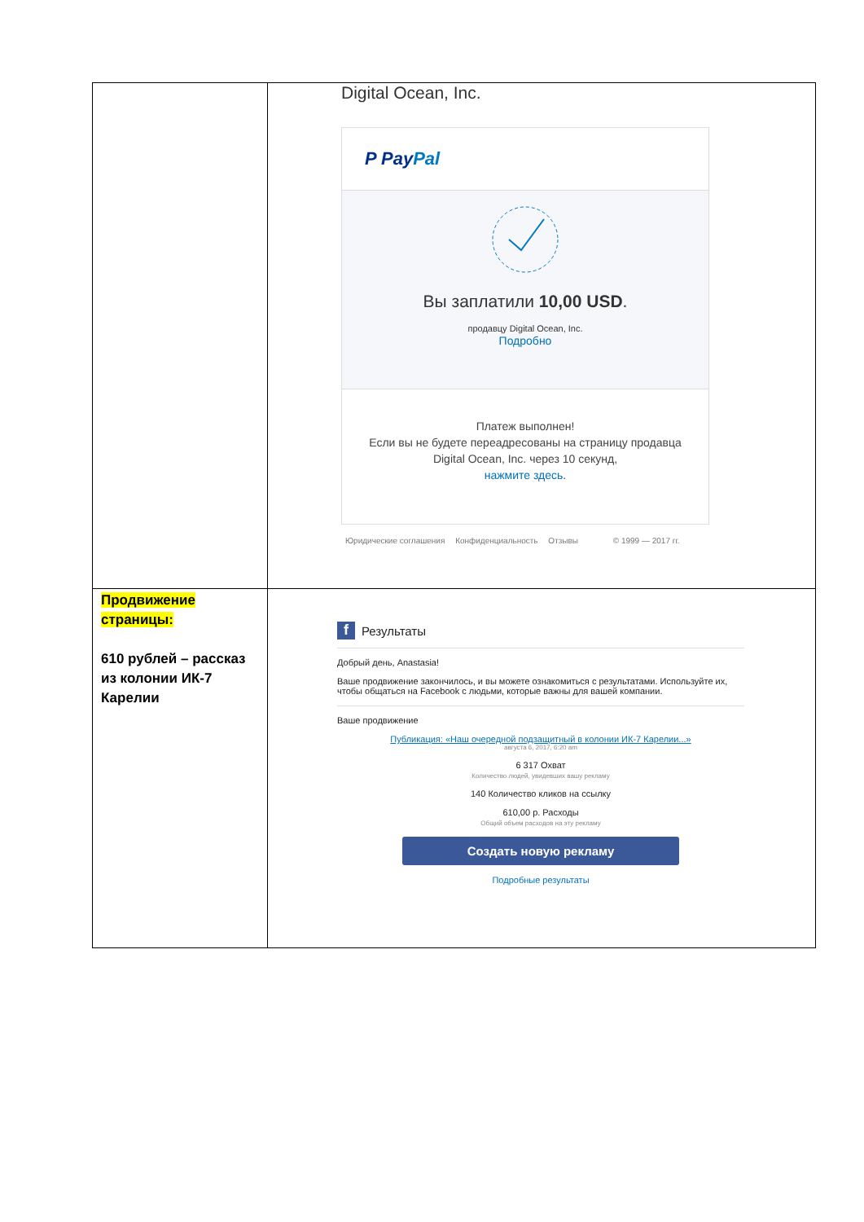| | Digital Ocean, Inc. P Pay Pal Вы заплатили 10,00 USD . продавцу Digital Ocean, Inc. Подробно Платеж выполнен! Если вы не будете переадресованы на страницу продавца Digital Ocean, Inc. через 10 секунд, нажмите здесь . Юридические соглашения Конфиденциальность Отзывы © 1999 — 2017 гг. |
| Продвижение страницы: 610 рублей – рассказ из колонии ИК-7 Карелии | f Результаты Добрый день, Anastasia! Ваше продвижение закончилось, и вы можете ознакомиться с результатами. Используйте их, чтобы общаться на Facebook с людьми, которые важны для вашей компании. Ваше продвижение Публикация: «Наш очередной подзащитный в колонии ИК-7 Карелии...» августа 6, 2017, 6:20 am 6 317 Охват Количество людей, увидевших вашу рекламу 140 Количество кликов на ссылку 610,00 р. Расходы Общий объем расходов на эту рекламу Создать новую рекламу Подробные результаты |